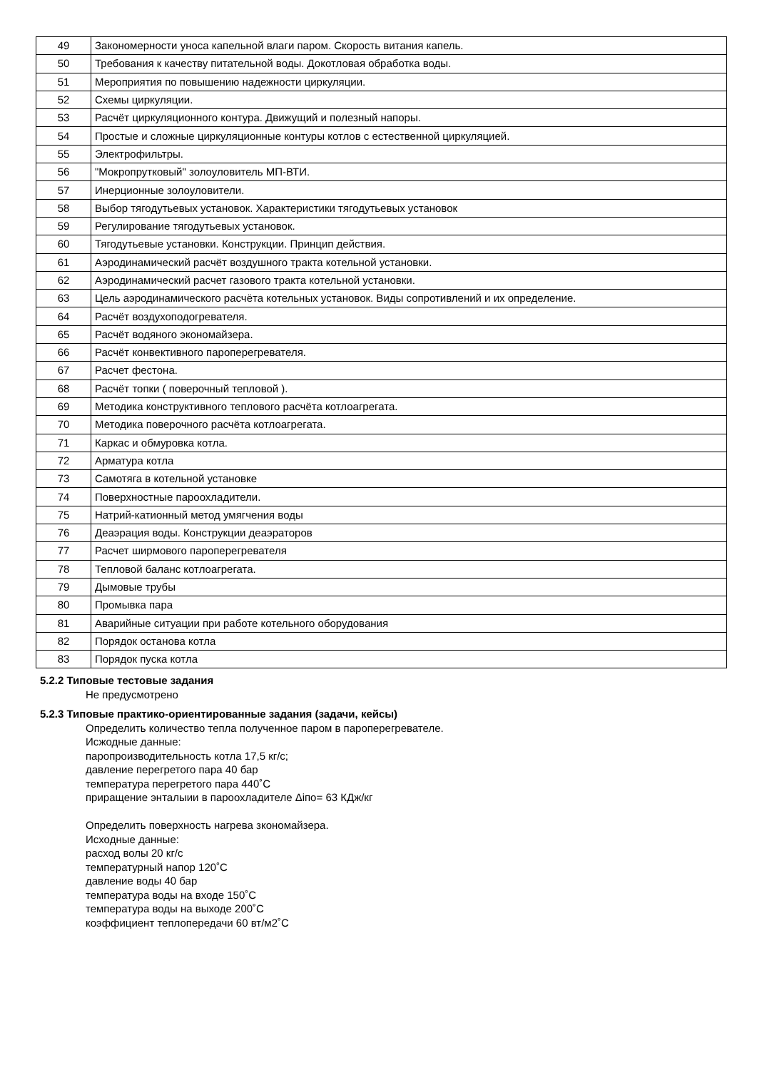| 49 | Закономерности уноса капельной влаги паром. Скорость витания капель. |
| 50 | Требования к качеству питательной воды. Докотловая обработка воды. |
| 51 | Мероприятия по повышению надежности циркуляции. |
| 52 | Схемы циркуляции. |
| 53 | Расчёт циркуляционного контура. Движущий и полезный напоры. |
| 54 | Простые и сложные циркуляционные контуры котлов с естественной циркуляцией. |
| 55 | Электрофильтры. |
| 56 | "Мокропрутковый" золоуловитель МП-ВТИ. |
| 57 | Инерционные золоуловители. |
| 58 | Выбор тягодутьевых установок. Характеристики тягодутьевых установок |
| 59 | Регулирование тягодутьевых установок. |
| 60 | Тягодутьевые установки. Конструкции. Принцип действия. |
| 61 | Аэродинамический расчёт воздушного тракта котельной установки. |
| 62 | Аэродинамический расчет газового тракта котельной установки. |
| 63 | Цель аэродинамического расчёта котельных установок. Виды сопротивлений и их определение. |
| 64 | Расчёт воздухоподогревателя. |
| 65 | Расчёт водяного экономайзера. |
| 66 | Расчёт конвективного пароперегревателя. |
| 67 | Расчет фестона. |
| 68 | Расчёт топки ( поверочный тепловой ). |
| 69 | Методика конструктивного теплового расчёта котлоагрегата. |
| 70 | Методика поверочного расчёта котлоагрегата. |
| 71 | Каркас и обмуровка котла. |
| 72 | Арматура котла |
| 73 | Самотяга в котельной установке |
| 74 | Поверхностные пароохладители. |
| 75 | Натрий-катионный метод умягчения воды |
| 76 | Деаэрация воды. Конструкции деаэраторов |
| 77 | Расчет ширмового пароперегревателя |
| 78 | Тепловой баланс котлоагрегата. |
| 79 | Дымовые трубы |
| 80 | Промывка пара |
| 81 | Аварийные ситуации при работе котельного оборудования |
| 82 | Порядок останова котла |
| 83 | Порядок пуска котла |
5.2.2 Типовые тестовые задания
Не предусмотрено
5.2.3 Типовые практико-ориентированные задания (задачи, кейсы)
Определить количество тепла полученное паром в пароперегревателе.
Исжодные данные:
паропроизводительность котла 17,5 кг/с;
давление перегретого пара 40 бар
температура перегретого пара 440˚С
приращение энталыии в пароохладителе Δiпо= 63 КДж/кг
Определить поверхность нагрева зкономайзера.
Исходные данные:
расход волы 20 кг/с
температурный напор 120˚С
давление воды 40 бар
температура воды на входе 150˚С
температура воды на выходе 200˚С
коэффициент теплопередачи 60 вт/м2˚С